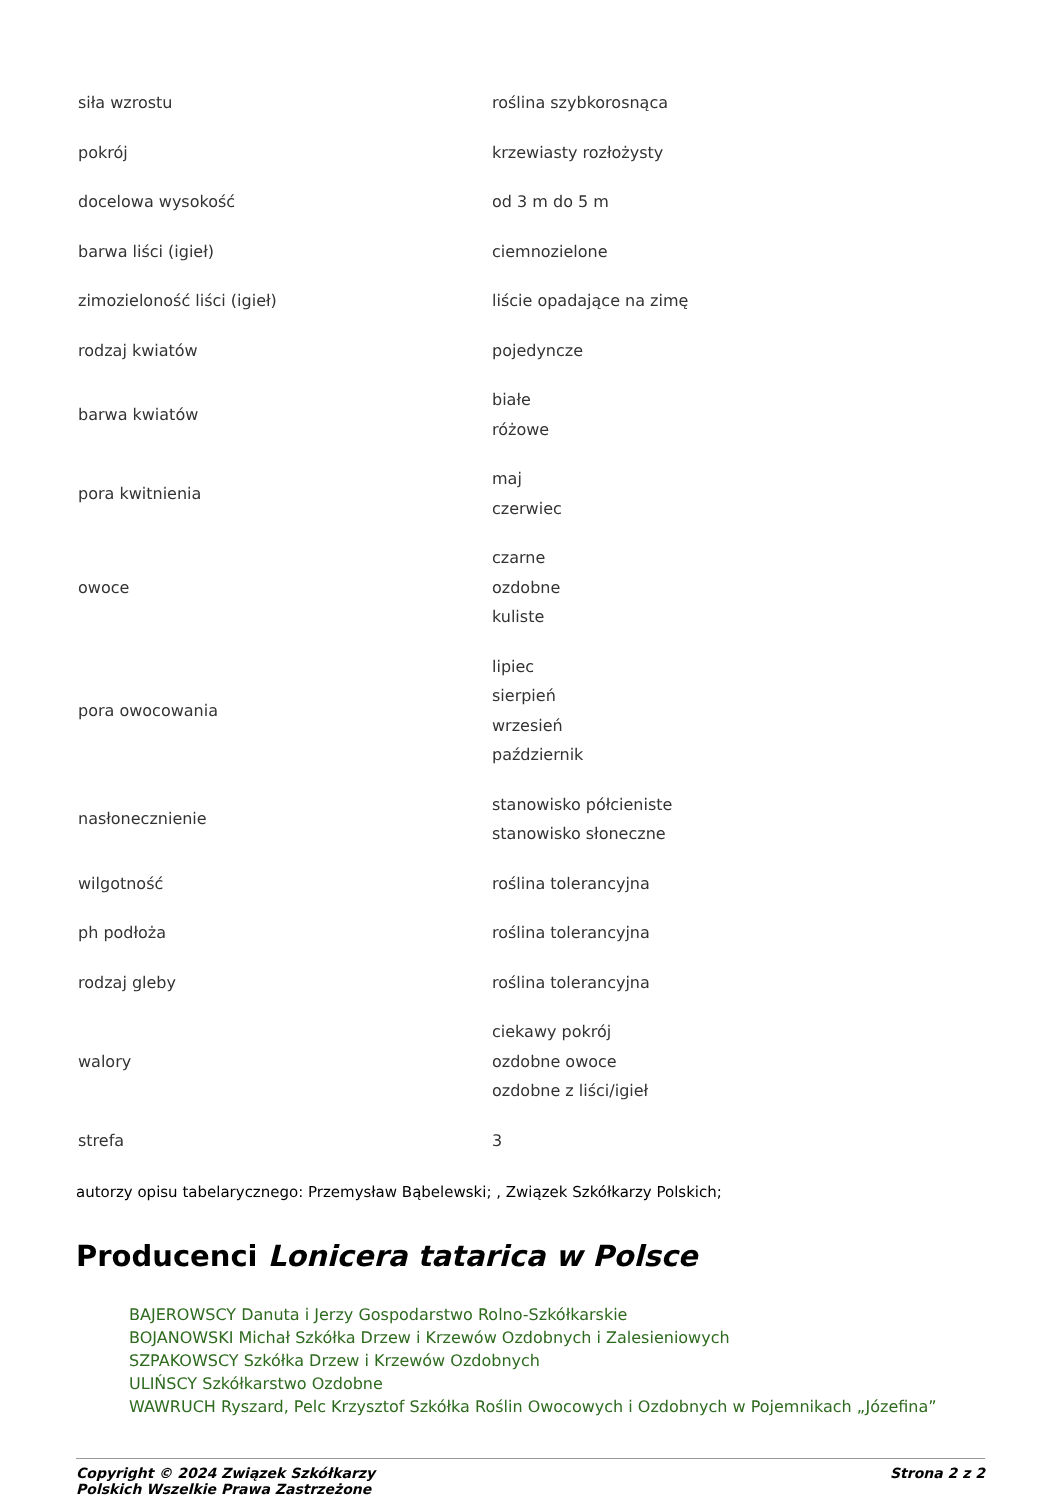| siła wzrostu | roślina szybkorosnąca |
| pokrój | krzewiasty rozłożysty |
| docelowa wysokość | od 3 m do 5 m |
| barwa liści (igieł) | ciemnozielone |
| zimozieloność liści (igieł) | liście opadające na zimę |
| rodzaj kwiatów | pojedyncze |
| barwa kwiatów | białe różowe |
| pora kwitnienia | maj czerwiec |
| owoce | czarne ozdobne kuliste |
| pora owocowania | lipiec sierpień wrzesień październik |
| nasłonecznienie | stanowisko półcieniste stanowisko słoneczne |
| wilgotność | roślina tolerancyjna |
| ph podłoża | roślina tolerancyjna |
| rodzaj gleby | roślina tolerancyjna |
| walory | ciekawy pokrój ozdobne owoce ozdobne z liści/igieł |
| strefa | 3 |
autorzy opisu tabelarycznego: Przemysław Bąbelewski; , Związek Szkółkarzy Polskich;
Producenci Lonicera tatarica w Polsce
BAJEROWSCY Danuta i Jerzy Gospodarstwo Rolno-Szkółkarskie
BOJANOWSKI Michał Szkółka Drzew i Krzewów Ozdobnych i Zalesieniowych
SZPAKOWSCY Szkółka Drzew i Krzewów Ozdobnych
ULIŃSCY Szkółkarstwo Ozdobne
WAWRUCH Ryszard, Pelc Krzysztof Szkółka Roślin Owocowych i Ozdobnych w Pojemnikach „Józefina”
Copyright © 2024 Związek Szkółkarzy
Polskich Wszelkie Prawa Zastrzeżone
Strona 2 z 2